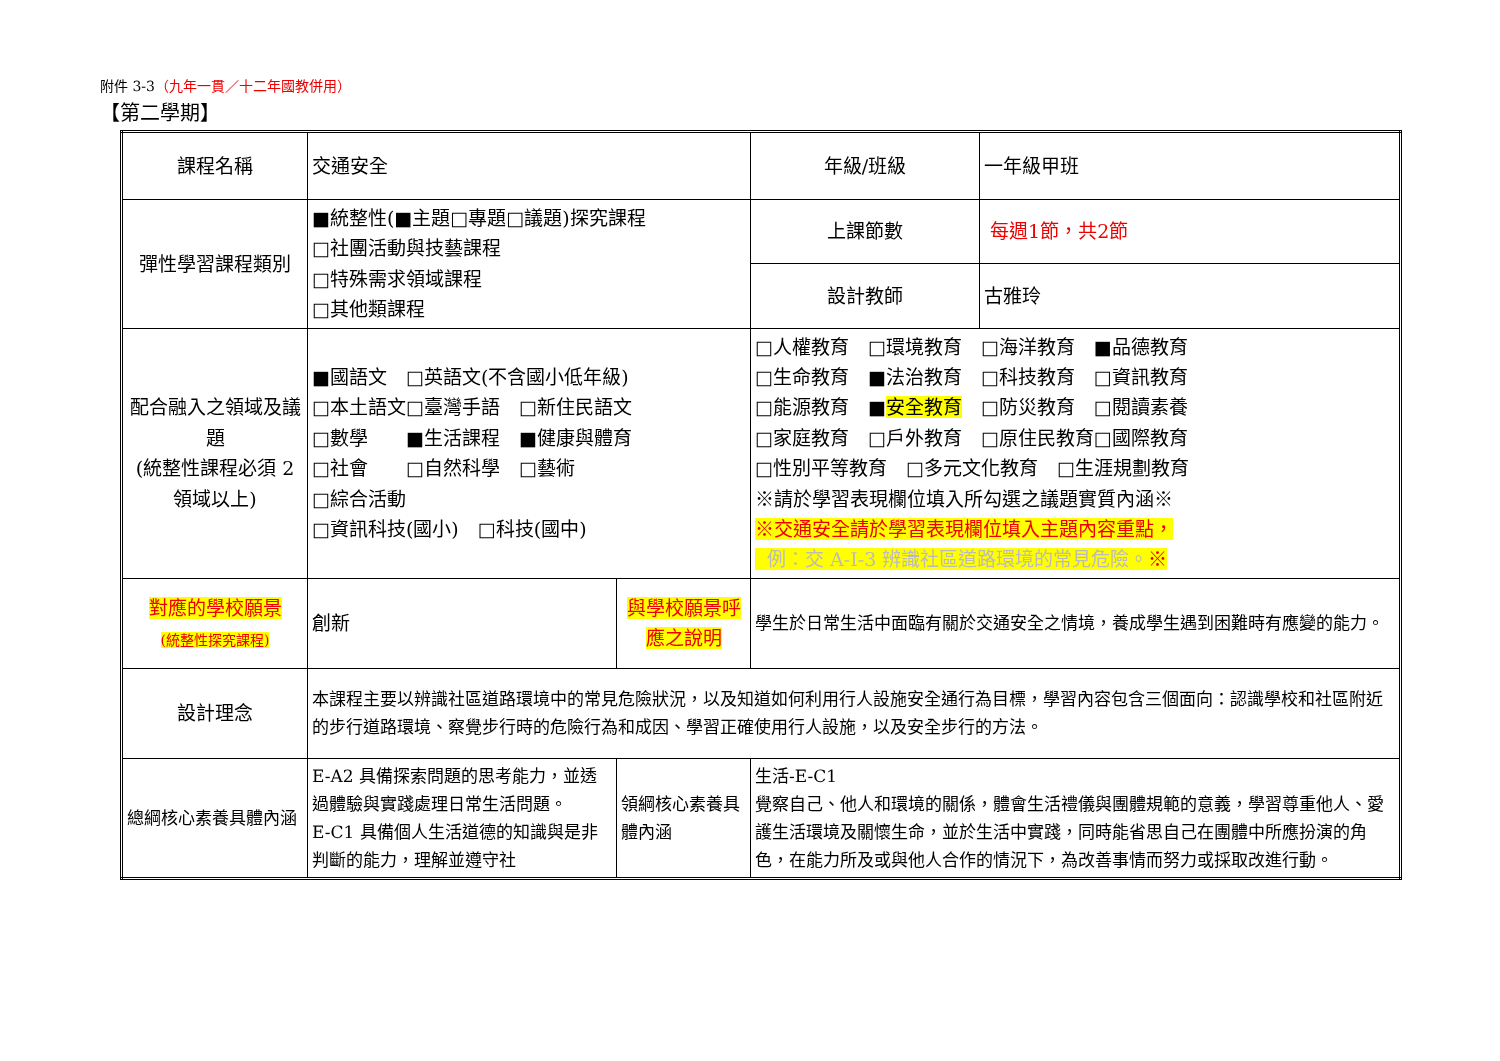附件 3-3（九年一貫／十二年國教併用）
【第二學期】
| 課程名稱 | 交通安全 | | 年級/班級 | 一年級甲班 |
| 彈性學習課程類別 | ■統整性(■主題□專題□議題)探究課程 □社團活動與技藝課程 □特殊需求領域課程 □其他類課程 | | 上課節數 | 每週1節，共2節 |
| | | | 設計教師 | 古雅玲 |
| 配合融入之領域及議題 (統整性課程必須 2 領域以上) | ■國語文 □英語文(不含國小低年級) □本土語文□臺灣手語 □新住民語文 □數學 ■生活課程 ■健康與體育 □社會 □自然科學 □藝術 □綜合活動 □資訊科技(國小) □科技(國中) | | □人權教育 □環境教育 □海洋教育 ■品德教育 □生命教育 ■法治教育 □科技教育 □資訊教育 □能源教育 ■ 安全教育 □防災教育 □閱讀素養 □家庭教育 □戶外教育 □原住民教育□國際教育 □性別平等教育 □多元文化教育 □生涯規劃教育 ※請於學習表現欄位填入所勾選之議題實質內涵※ ※交通安全請於學習表現欄位填入主題內容重點， 例：交 A-I-3 辨識社區道路環境的常見危險。 ※ | |
| 對應的學校願景 (統整性探究課程) | 創新 | 與學校願景呼應之說明 | 學生於日常生活中面臨有關於交通安全之情境，養成學生遇到困難時有應變的能力。 | |
| 設計理念 | 本課程主要以辨識社區道路環境中的常見危險狀況，以及知道如何利用行人設施安全通行為目標，學習內容包含三個面向：認識學校和社區附近的步行道路環境、察覺步行時的危險行為和成因、學習正確使用行人設施，以及安全步行的方法。 | | | |
| 總綱核心素養具體內涵 | E-A2 具備探索問題的思考能力，並透過體驗與實踐處理日常生活問題。 E-C1 具備個人生活道德的知識與是非判斷的能力，理解並遵守社 | 領綱核心素養具體內涵 | 生活-E-C1 覺察自己、他人和環境的關係，體會生活禮儀與團體規範的意義，學習尊重他人、愛護生活環境及關懷生命，並於生活中實踐，同時能省思自己在團體中所應扮演的角色，在能力所及或與他人合作的情況下，為改善事情而努力或採取改進行動。 | |